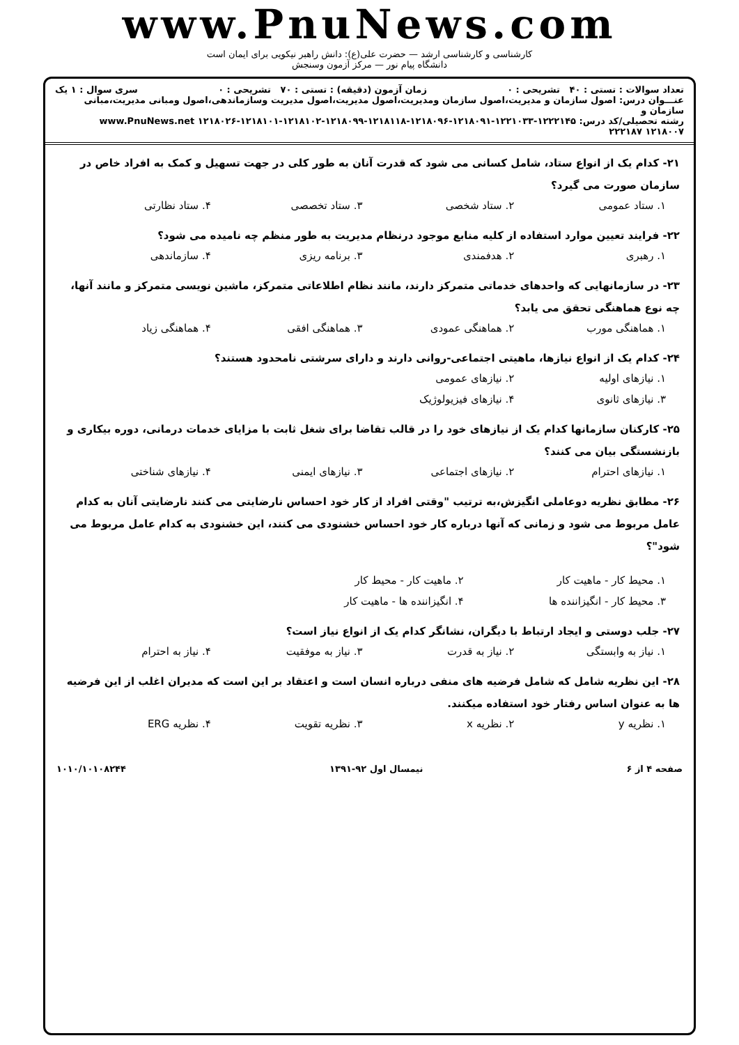www.PnuNews.com
کارشناسی و کارشناسی ارشد — حضرت علی(ع): دانش راهبر نیکویی برای ایمان است
دانشگاه پیام نور — مرکز آزمون وسنجش
تعداد سوالات : تستی : ۴۰ تشریحی : ۰ زمان آزمون (دقیقه) : تستی : ۷۰ تشریحی : ۰ سری سوال : ۱ یک
عنـــوان درس: اصول سازمان و مدیریت،اصول سازمان ومدیریت،اصول مدیریت،اصول مدیریت وسازماندهی،اصول ومبانی مدیریت،مبانی سازمان و
رشته تحصیلی/کد درس: ۱۲۲۲۱۴۵-۱۲۲۱۰۳۳-۱۲۱۸۰۹۱-۱۲۱۸۰۹۶-۱۲۱۸۱۱۸-۱۲۱۸۰۹۹-۱۲۱۸۱۰۲-۱۲۱۸۱۰۱-۱۲۱۸۰۲۶ www.PnuNews.net
۱۲۱۸۰۰۷ ۲۲۲۱۸۷
۲۱- کدام یک از انواع ستاد، شامل کسانی می شود که قدرت آنان به طور کلی در جهت تسهیل و کمک به افراد خاص در سازمان صورت می گیرد؟
۱. ستاد عمومی ۲. ستاد شخصی ۳. ستاد تخصصی ۴. ستاد نظارتی
۲۲- فرایند تعیین موارد استفاده از کلیه منابع موجود درنظام مدیریت به طور منظم چه نامیده می شود؟
۱. رهبری ۲. هدفمندی ۳. برنامه ریزی ۴. سازماندهی
۲۳- در سازمانهایی که واحدهای خدماتی متمرکز دارند، مانند نظام اطلاعاتی متمرکز، ماشین نویسی متمرکز و مانند آنها، چه نوع هماهنگی تحقق می یابد؟
۱. هماهنگی مورب ۲. هماهنگی عمودی ۳. هماهنگی افقی ۴. هماهنگی زیاد
۲۴- کدام یک از انواع نیازها، ماهیتی اجتماعی-روانی دارند و دارای سرشتی نامحدود هستند؟
۱. نیازهای اولیه ۲. نیازهای عمومی
۳. نیازهای ثانوی ۴. نیازهای فیزیولوژیک
۲۵- کارکنان سازمانها کدام یک از نیازهای خود را در قالب تقاضا برای شغل ثابت با مزایای خدمات درمانی، دوره بیکاری و بازنشستگی بیان می کنند؟
۱. نیازهای احترام ۲. نیازهای اجتماعی ۳. نیازهای ایمنی ۴. نیازهای شناختی
۲۶- مطابق نظریه دوعاملی انگیزش،به ترتیب "وقتی افراد از کار خود احساس نارضایتی می کنند نارضایتی آنان به کدام عامل مربوط می شود و زمانی که آنها درباره کار خود احساس خشنودی می کنند، این خشنودی به کدام عامل مربوط می شود"؟
۱. محیط کار - ماهیت کار ۲. ماهیت کار - محیط کار
۳. محیط کار - انگیزاننده ها ۴. انگیزاننده ها - ماهیت کار
۲۷- جلب دوستی و ایجاد ارتباط با دیگران، نشانگر کدام یک از انواع نیاز است؟
۱. نیاز به وابستگی ۲. نیاز به قدرت ۳. نیاز به موفقیت ۴. نیاز به احترام
۲۸- این نظریه شامل که شامل فرضیه های منفی درباره انسان است و اعتقاد بر این است که مدیران اغلب از این فرضیه ها به عنوان اساس رفتار خود استفاده میکنند.
۱. نظریه y ۲. نظریه x ۳. نظریه تقویت ۴. نظریه ERG
صفحه ۴ از ۶ نیمسال اول ۹۲-۱۳۹۱ ۱۰۱۰/۱۰۱۰۸۲۴۴